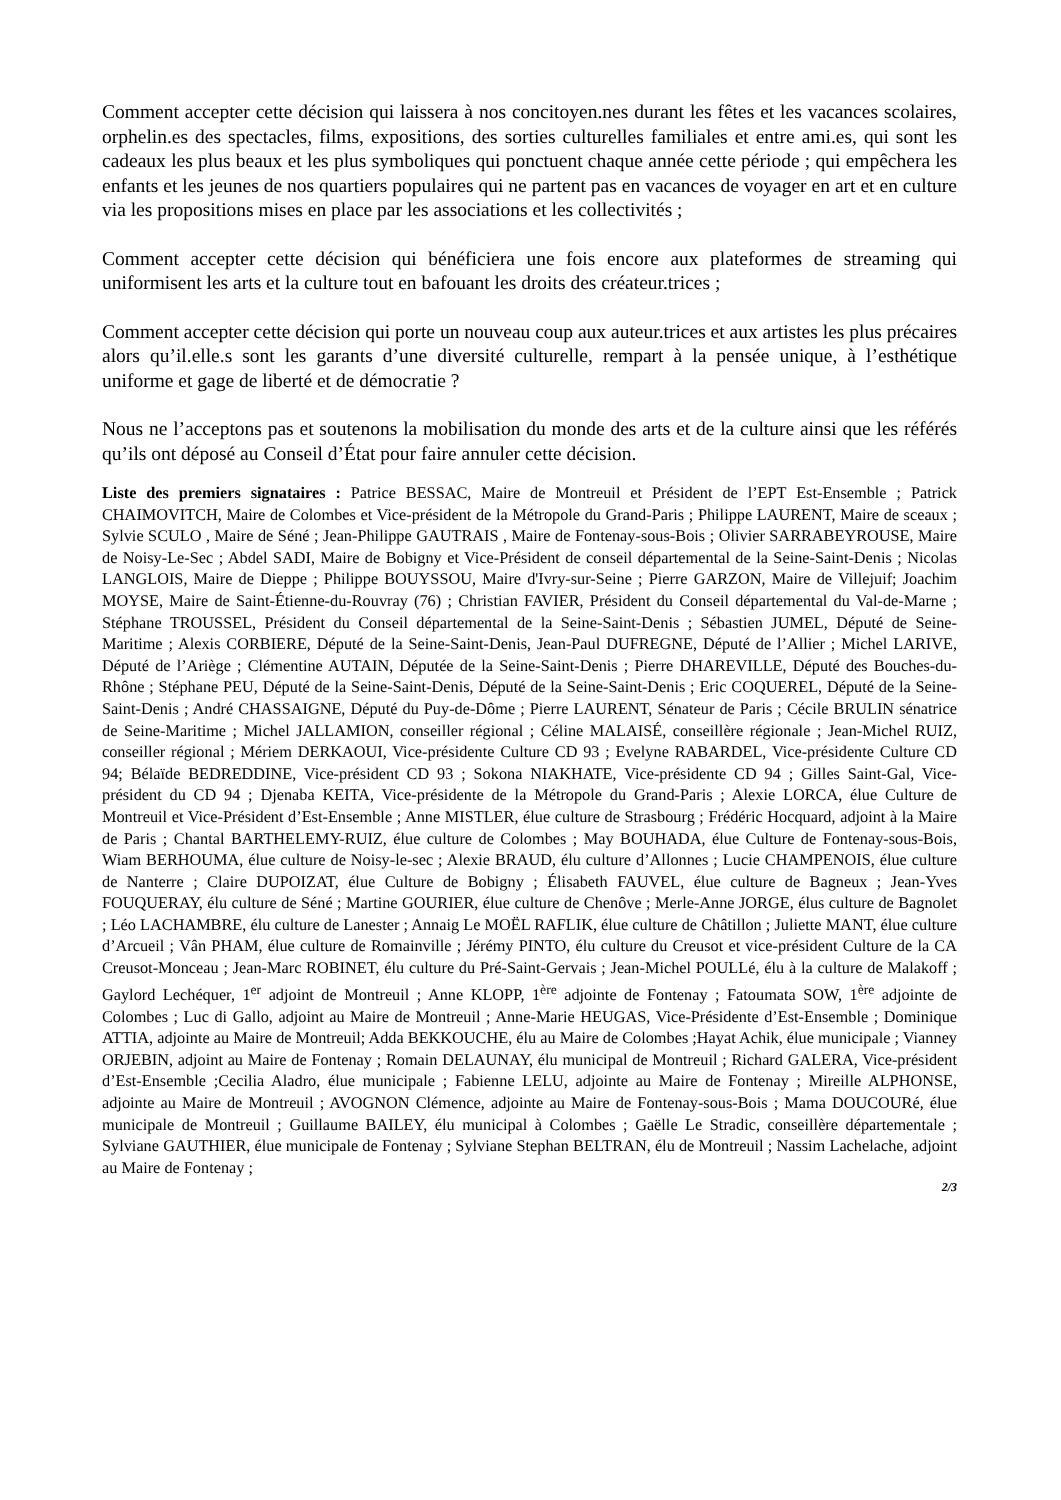Comment accepter cette décision qui laissera à nos concitoyen.nes durant les fêtes et les vacances scolaires, orphelin.es des spectacles, films, expositions, des sorties culturelles familiales et entre ami.es, qui sont les cadeaux les plus beaux et les plus symboliques qui ponctuent chaque année cette période ; qui empêchera les enfants et les jeunes de nos quartiers populaires qui ne partent pas en vacances de voyager en art et en culture via les propositions mises en place par les associations et les collectivités ;
Comment accepter cette décision qui bénéficiera une fois encore aux plateformes de streaming qui uniformisent les arts et la culture tout en bafouant les droits des créateur.trices ;
Comment accepter cette décision qui porte un nouveau coup aux auteur.trices et aux artistes les plus précaires alors qu’il.elle.s sont les garants d’une diversité culturelle, rempart à la pensée unique, à l’esthétique uniforme et gage de liberté et de démocratie ?
Nous ne l’acceptons pas et soutenons la mobilisation du monde des arts et de la culture ainsi que les référés qu’ils ont déposé au Conseil d’État pour faire annuler cette décision.
Liste des premiers signataires : Patrice BESSAC, Maire de Montreuil et Président de l’EPT Est-Ensemble ; Patrick CHAIMOVITCH, Maire de Colombes et Vice-président de la Métropole du Grand-Paris ; Philippe LAURENT, Maire de sceaux ; Sylvie SCULO , Maire de Séné ; Jean-Philippe GAUTRAIS , Maire de Fontenay-sous-Bois ; Olivier SARRABEYROUSE, Maire de Noisy-Le-Sec ; Abdel SADI, Maire de Bobigny et Vice-Président de conseil départemental de la Seine-Saint-Denis ; Nicolas LANGLOIS, Maire de Dieppe ; Philippe BOUYSSOU, Maire d'Ivry-sur-Seine ; Pierre GARZON, Maire de Villejuif; Joachim MOYSE, Maire de Saint-Étienne-du-Rouvray (76) ; Christian FAVIER, Président du Conseil départemental du Val-de-Marne ; Stéphane TROUSSEL, Président du Conseil départemental de la Seine-Saint-Denis ; Sébastien JUMEL, Député de Seine-Maritime ; Alexis CORBIERE, Député de la Seine-Saint-Denis, Jean-Paul DUFREGNE, Député de l’Allier ; Michel LARIVE, Député de l’Ariège ; Clémentine AUTAIN, Députée de la Seine-Saint-Denis ; Pierre DHAREVILLE, Député des Bouches-du-Rhône ; Stéphane PEU, Député de la Seine-Saint-Denis, Député de la Seine-Saint-Denis ; Eric COQUEREL, Député de la Seine-Saint-Denis ; André CHASSAIGNE, Député du Puy-de-Dôme ; Pierre LAURENT, Sénateur de Paris ; Cécile BRULIN sénatrice de Seine-Maritime ; Michel JALLAMION, conseiller régional ; Céline MALAISÉ, conseillère régionale ; Jean-Michel RUIZ, conseiller régional ; Mériem DERKAOUI, Vice-présidente Culture CD 93 ; Evelyne RABARDEL, Vice-présidente Culture CD 94; Bélaïde BEDREDDINE, Vice-président CD 93 ; Sokona NIAKHATE, Vice-présidente CD 94 ; Gilles Saint-Gal, Vice-président du CD 94 ; Djenaba KEITA, Vice-présidente de la Métropole du Grand-Paris ; Alexie LORCA, élue Culture de Montreuil et Vice-Président d’Est-Ensemble ; Anne MISTLER, élue culture de Strasbourg ; Frédéric Hocquard, adjoint à la Maire de Paris ; Chantal BARTHELEMY-RUIZ, élue culture de Colombes ; May BOUHADA, élue Culture de Fontenay-sous-Bois, Wiam BERHOUMA, élue culture de Noisy-le-sec ; Alexie BRAUD, élu culture d’Allonnes ; Lucie CHAMPENOIS, élue culture de Nanterre ; Claire DUPOIZAT, élue Culture de Bobigny ; Élisabeth FAUVEL, élue culture de Bagneux ; Jean-Yves FOUQUERAY, élu culture de Séné ; Martine GOURIER, élue culture de Chenôve ; Merle-Anne JORGE, élus culture de Bagnolet ; Léo LACHAMBRE, élu culture de Lanester ; Annaig Le MOËL RAFLIK, élue culture de Châtillon ; Juliette MANT, élue culture d’Arcueil ; Vân PHAM, élue culture de Romainville ; Jérémy PINTO, élu culture du Creusot et vice-président Culture de la CA Creusot-Monceau ; Jean-Marc ROBINET, élu culture du Pré-Saint-Gervais ; Jean-Michel POULLé, élu à la culture de Malakoff ; Gaylord Lechéquer, 1<sup>er</sup> adjoint de Montreuil ; Anne KLOPP, 1<sup>ère</sup> adjointe de Fontenay ; Fatoumata SOW, 1<sup>ère</sup> adjointe de Colombes ; Luc di Gallo, adjoint au Maire de Montreuil ; Anne-Marie HEUGAS, Vice-Présidente d’Est-Ensemble ; Dominique ATTIA, adjointe au Maire de Montreuil; Adda BEKKOUCHE, élu au Maire de Colombes ;Hayat Achik, élue municipale ; Vianney ORJEBIN, adjoint au Maire de Fontenay ; Romain DELAUNAY, élu municipal de Montreuil ; Richard GALERA, Vice-président d’Est-Ensemble ;Cecilia Aladro, élue municipale ; Fabienne LELU, adjointe au Maire de Fontenay ; Mireille ALPHONSE, adjointe au Maire de Montreuil ; AVOGNON Clémence, adjointe au Maire de Fontenay-sous-Bois ; Mama DOUCOURé, élue municipale de Montreuil ; Guillaume BAILEY, élu municipal à Colombes ; Gaëlle Le Stradic, conseillère départementale ; Sylviane GAUTHIER, élue municipale de Fontenay ; Sylviane Stephan BELTRAN, élu de Montreuil ; Nassim Lachelache, adjoint au Maire de Fontenay ;
2/3